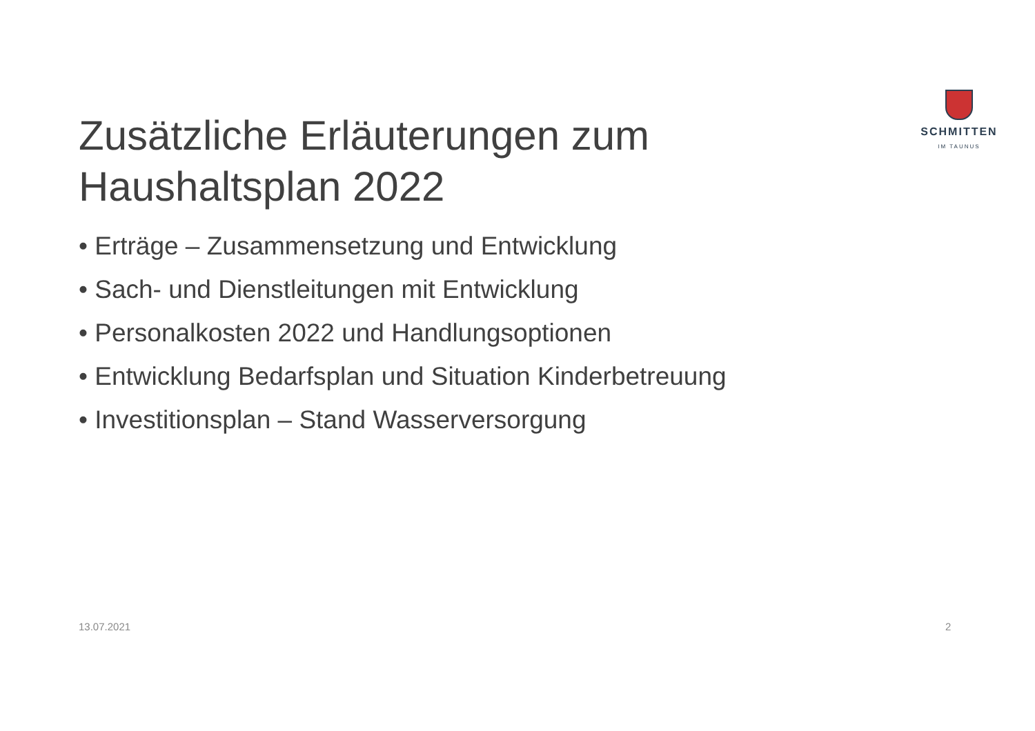SCHMITTEN
IM TAUNUS
Zusätzliche Erläuterungen zum Haushaltsplan 2022
• Erträge – Zusammensetzung und Entwicklung
• Sach- und Dienstleitungen mit Entwicklung
• Personalkosten 2022 und Handlungsoptionen
• Entwicklung Bedarfsplan und Situation Kinderbetreuung
• Investitionsplan – Stand Wasserversorgung
13.07.2021 2